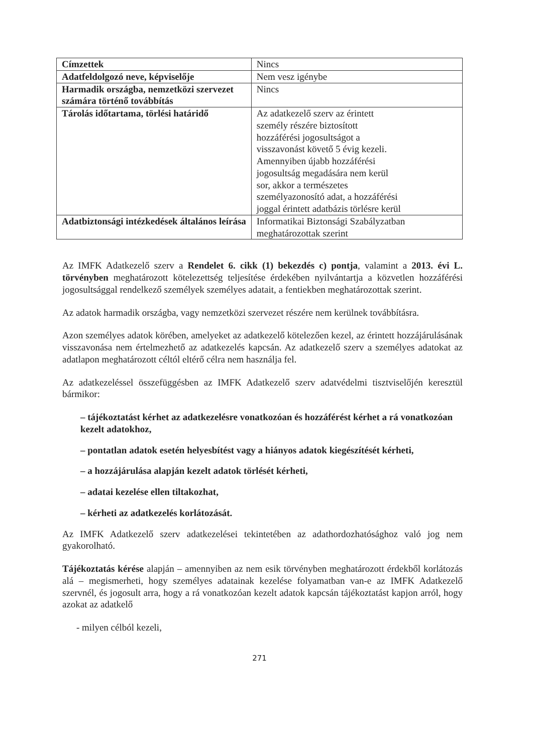| Címzettek | Nincs |
| Adatfeldolgozó neve, képviselője | Nem vesz igénybe |
| Harmadik országba, nemzetközi szervezet számára történő továbbítás | Nincs |
| Tárolás időtartama, törlési határidő | Az adatkezelő szerv az érintett személy részére biztosított hozzáférési jogosultságot a visszavonást követő 5 évig kezeli. Amennyiben újabb hozzáférési jogosultság megadására nem kerül sor, akkor a természetes személyazonosító adat, a hozzáférési joggal érintett adatbázis törlésre kerül |
| Adatbiztonsági intézkedések általános leírása | Informatikai Biztonsági Szabályzatban meghatározottak szerint |
Az IMFK Adatkezelő szerv a Rendelet 6. cikk (1) bekezdés c) pontja, valamint a 2013. évi L. törvényben meghatározott kötelezettség teljesítése érdekében nyilvántartja a közvetlen hozzáférési jogosultsággal rendelkező személyek személyes adatait, a fentiekben meghatározottak szerint.
Az adatok harmadik országba, vagy nemzetközi szervezet részére nem kerülnek továbbításra.
Azon személyes adatok körében, amelyeket az adatkezelő kötelezően kezel, az érintett hozzájárulásának visszavonása nem értelmezhető az adatkezelés kapcsán. Az adatkezelő szerv a személyes adatokat az adatlapon meghatározott céltól eltérő célra nem használja fel.
Az adatkezeléssel összefüggésben az IMFK Adatkezelő szerv adatvédelmi tisztviselőjén keresztül bármikor:
– tájékoztatást kérhet az adatkezelésre vonatkozóan és hozzáférést kérhet a rá vonatkozóan kezelt adatokhoz,
– pontatlan adatok esetén helyesbítést vagy a hiányos adatok kiegészítését kérheti,
– a hozzájárulása alapján kezelt adatok törlését kérheti,
– adatai kezelése ellen tiltakozhat,
– kérheti az adatkezelés korlátozását.
Az IMFK Adatkezelő szerv adatkezelései tekintetében az adathordozhatósághoz való jog nem gyakorolható.
Tájékoztatás kérése alapján – amennyiben az nem esik törvényben meghatározott érdekből korlátozás alá – megismerheti, hogy személyes adatainak kezelése folyamatban van-e az IMFK Adatkezelő szervnél, és jogosult arra, hogy a rá vonatkozóan kezelt adatok kapcsán tájékoztatást kapjon arról, hogy azokat az adatkelő
- milyen célból kezeli,
271